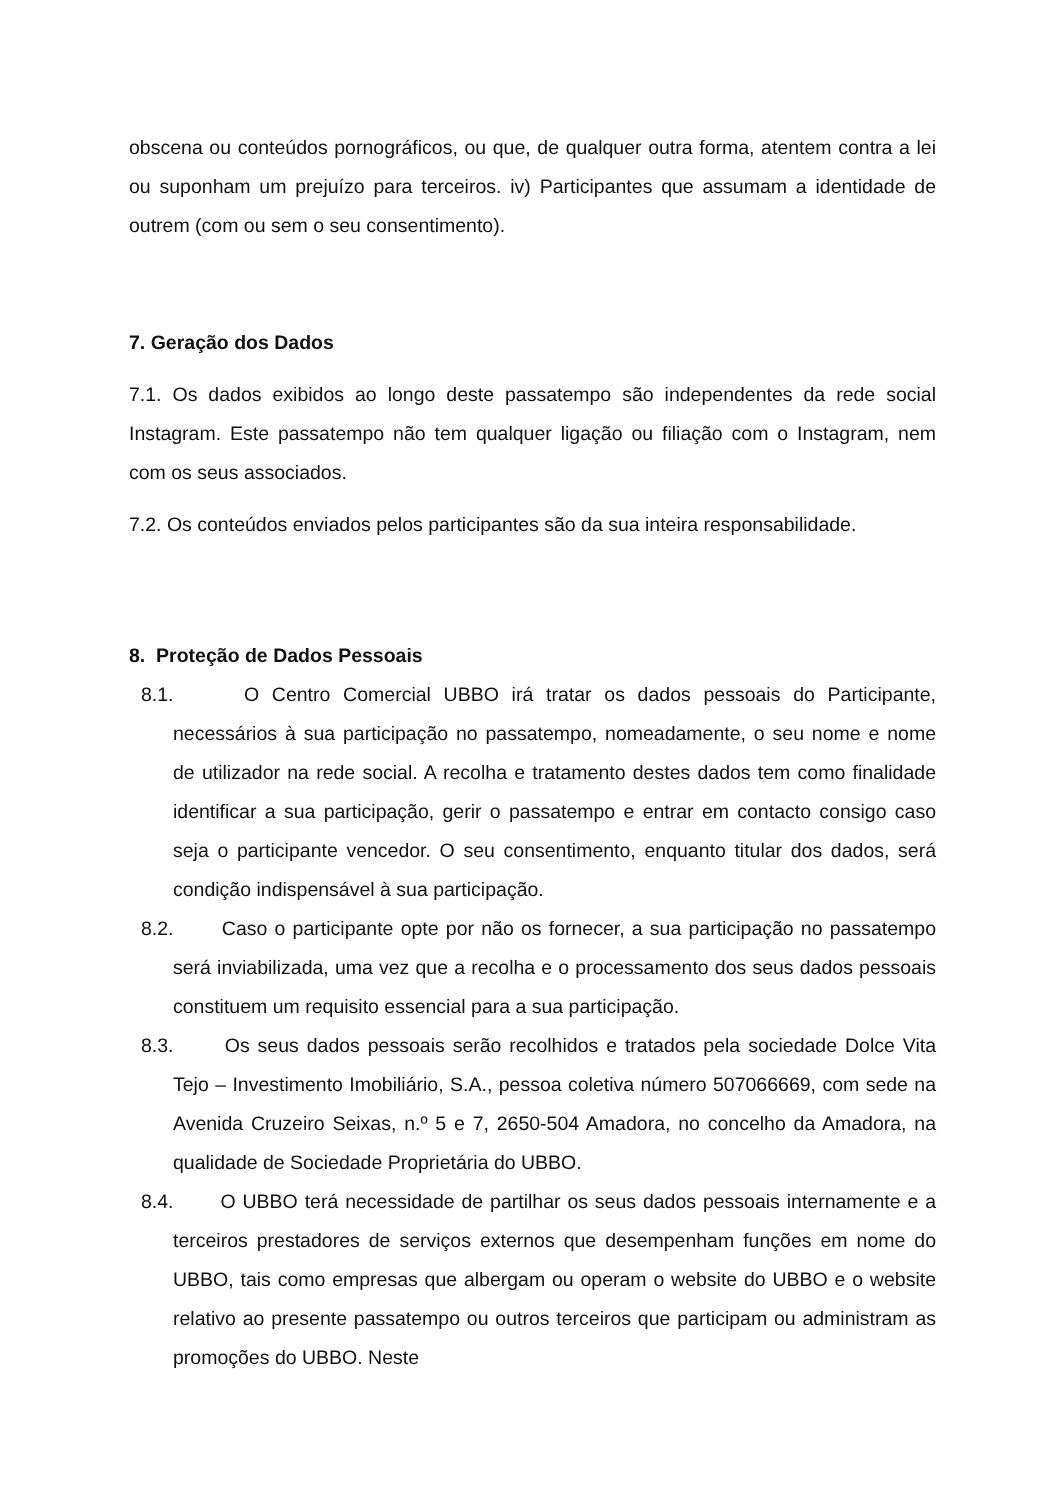obscena ou conteúdos pornográficos, ou que, de qualquer outra forma, atentem contra a lei ou suponham um prejuízo para terceiros. iv) Participantes que assumam a identidade de outrem (com ou sem o seu consentimento).
7. Geração dos Dados
7.1. Os dados exibidos ao longo deste passatempo são independentes da rede social Instagram. Este passatempo não tem qualquer ligação ou filiação com o Instagram, nem com os seus associados.
7.2. Os conteúdos enviados pelos participantes são da sua inteira responsabilidade.
8. Proteção de Dados Pessoais
8.1. O Centro Comercial UBBO irá tratar os dados pessoais do Participante, necessários à sua participação no passatempo, nomeadamente, o seu nome e nome de utilizador na rede social. A recolha e tratamento destes dados tem como finalidade identificar a sua participação, gerir o passatempo e entrar em contacto consigo caso seja o participante vencedor. O seu consentimento, enquanto titular dos dados, será condição indispensável à sua participação.
8.2. Caso o participante opte por não os fornecer, a sua participação no passatempo será inviabilizada, uma vez que a recolha e o processamento dos seus dados pessoais constituem um requisito essencial para a sua participação.
8.3. Os seus dados pessoais serão recolhidos e tratados pela sociedade Dolce Vita Tejo – Investimento Imobiliário, S.A., pessoa coletiva número 507066669, com sede na Avenida Cruzeiro Seixas, n.º 5 e 7, 2650-504 Amadora, no concelho da Amadora, na qualidade de Sociedade Proprietária do UBBO.
8.4. O UBBO terá necessidade de partilhar os seus dados pessoais internamente e a terceiros prestadores de serviços externos que desempenham funções em nome do UBBO, tais como empresas que albergam ou operam o website do UBBO e o website relativo ao presente passatempo ou outros terceiros que participam ou administram as promoções do UBBO. Neste